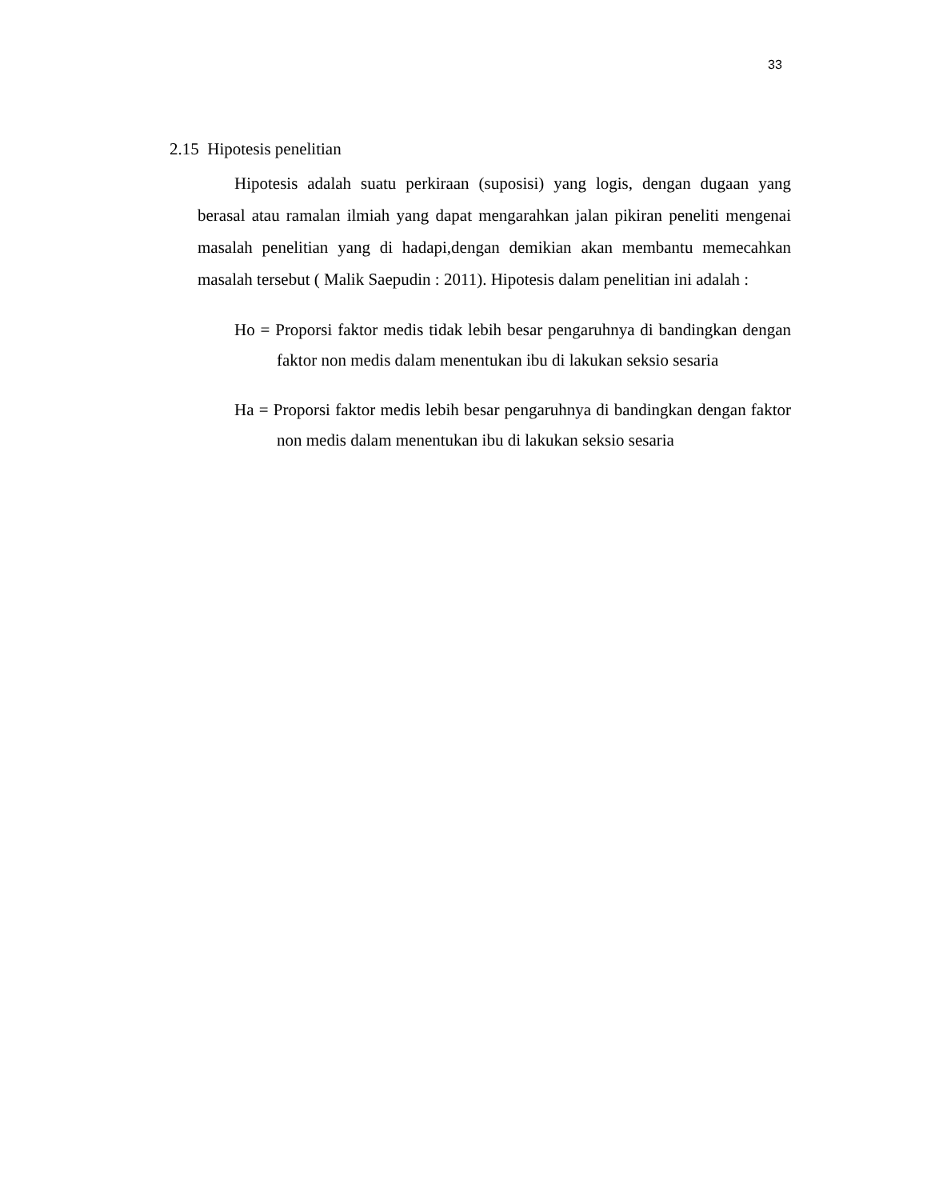33
2.15 Hipotesis penelitian
Hipotesis adalah suatu perkiraan (suposisi) yang logis, dengan dugaan yang berasal atau ramalan ilmiah yang dapat mengarahkan jalan pikiran peneliti mengenai masalah penelitian yang di hadapi,dengan demikian akan membantu memecahkan masalah tersebut ( Malik Saepudin : 2011). Hipotesis dalam penelitian ini adalah :
Ho = Proporsi faktor medis tidak lebih besar pengaruhnya di bandingkan dengan faktor non medis dalam menentukan ibu di lakukan seksio sesaria
Ha = Proporsi faktor medis lebih besar pengaruhnya di bandingkan dengan faktor non medis dalam menentukan ibu di lakukan seksio sesaria